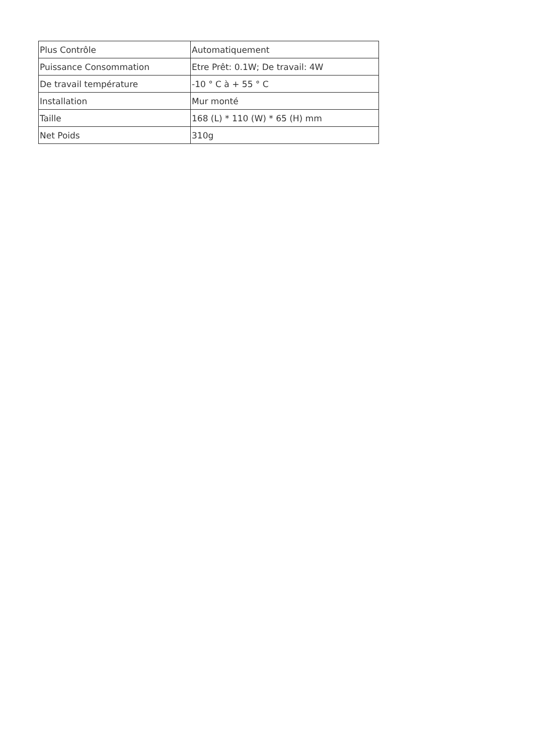| Plus Contrôle | Automatiquement |
| Puissance Consommation | Etre Prêt: 0.1W; De travail: 4W |
| De travail température | -10 ° C à + 55 ° C |
| Installation | Mur monté |
| Taille | 168 (L) * 110 (W) * 65 (H) mm |
| Net Poids | 310g |